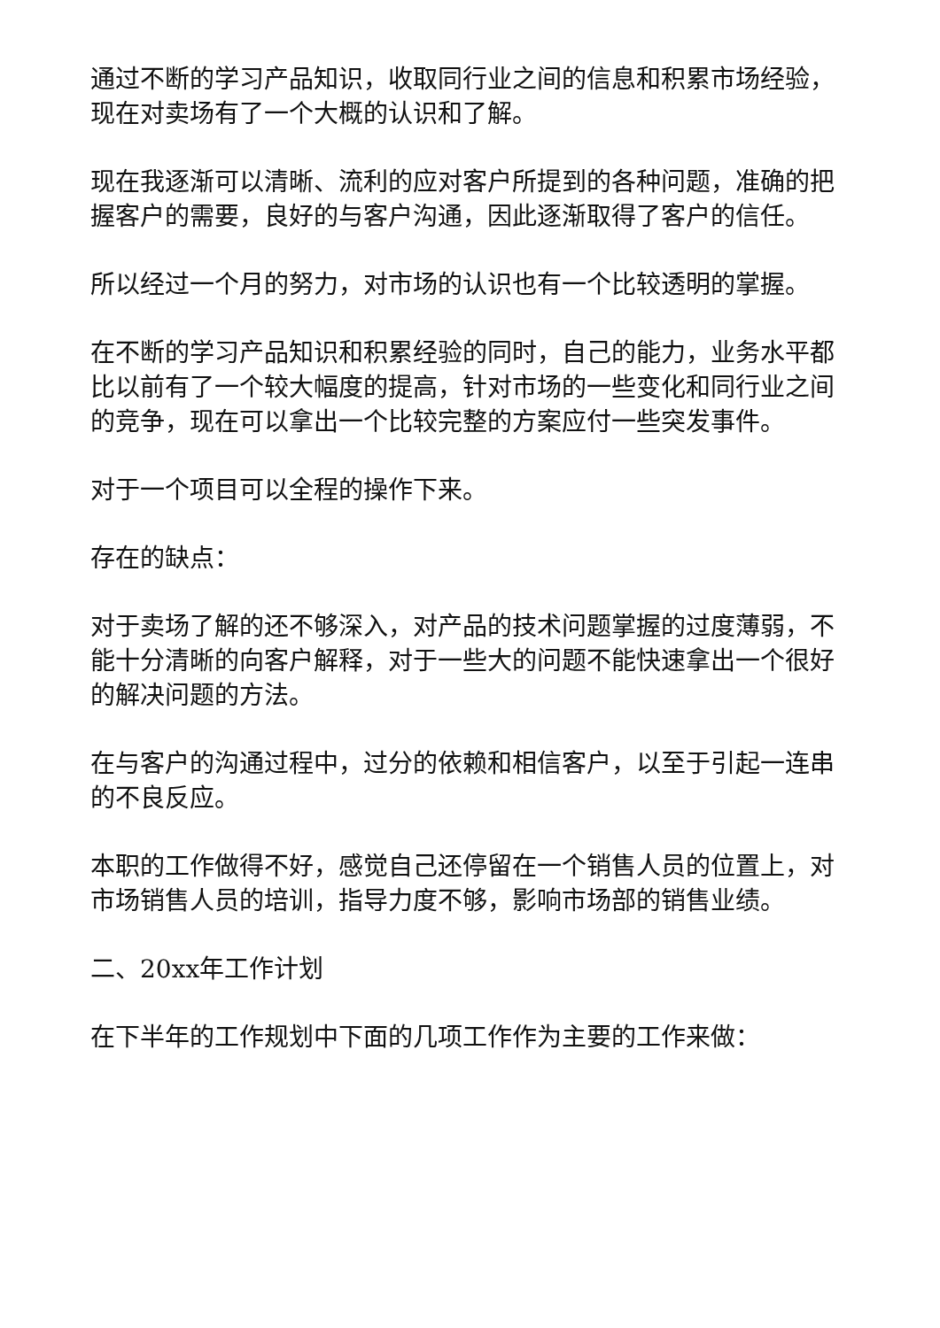通过不断的学习产品知识，收取同行业之间的信息和积累市场经验，现在对卖场有了一个大概的认识和了解。
现在我逐渐可以清晰、流利的应对客户所提到的各种问题，准确的把握客户的需要，良好的与客户沟通，因此逐渐取得了客户的信任。
所以经过一个月的努力，对市场的认识也有一个比较透明的掌握。
在不断的学习产品知识和积累经验的同时，自己的能力，业务水平都比以前有了一个较大幅度的提高，针对市场的一些变化和同行业之间的竞争，现在可以拿出一个比较完整的方案应付一些突发事件。
对于一个项目可以全程的操作下来。
存在的缺点：
对于卖场了解的还不够深入，对产品的技术问题掌握的过度薄弱，不能十分清晰的向客户解释，对于一些大的问题不能快速拿出一个很好的解决问题的方法。
在与客户的沟通过程中，过分的依赖和相信客户，以至于引起一连串的不良反应。
本职的工作做得不好，感觉自己还停留在一个销售人员的位置上，对市场销售人员的培训，指导力度不够，影响市场部的销售业绩。
二、20xx年工作计划
在下半年的工作规划中下面的几项工作作为主要的工作来做：